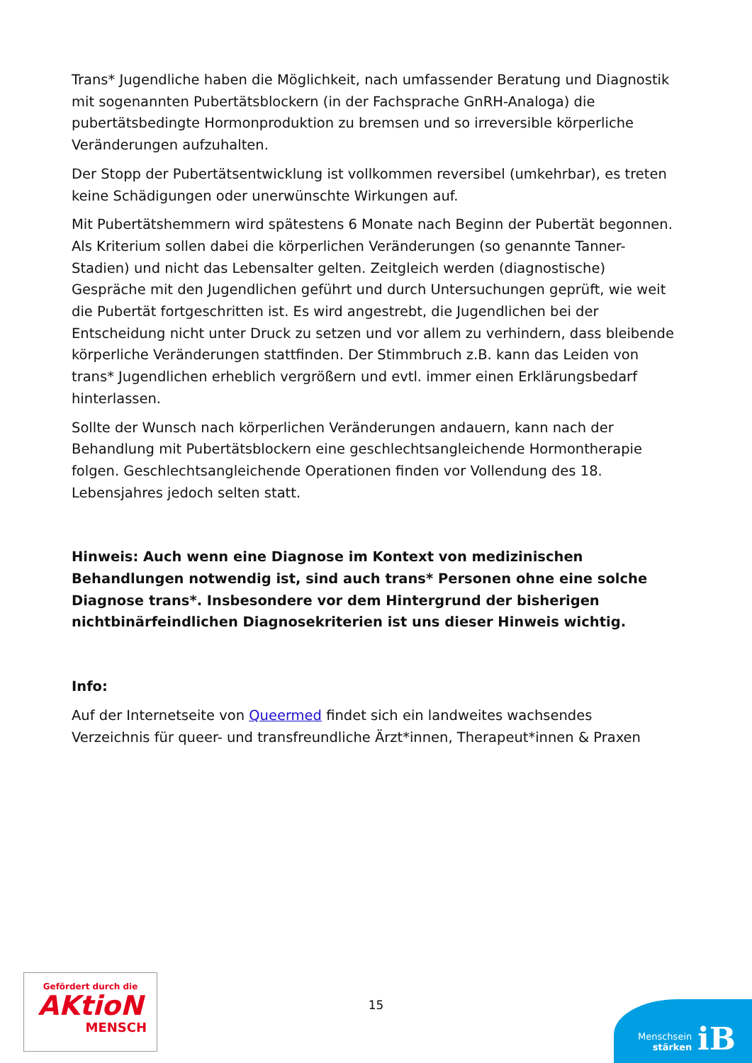Trans* Jugendliche haben die Möglichkeit, nach umfassender Beratung und Diagnostik mit sogenannten Pubertätsblockern (in der Fachsprache GnRH-Analoga) die pubertätsbedingte Hormonproduktion zu bremsen und so irreversible körperliche Veränderungen aufzuhalten.
Der Stopp der Pubertätsentwicklung ist vollkommen reversibel (umkehrbar), es treten keine Schädigungen oder unerwünschte Wirkungen auf.
Mit Pubertätshemmern wird spätestens 6 Monate nach Beginn der Pubertät begonnen. Als Kriterium sollen dabei die körperlichen Veränderungen (so genannte Tanner-Stadien) und nicht das Lebensalter gelten. Zeitgleich werden (diagnostische) Gespräche mit den Jugendlichen geführt und durch Untersuchungen geprüft, wie weit die Pubertät fortgeschritten ist. Es wird angestrebt, die Jugendlichen bei der Entscheidung nicht unter Druck zu setzen und vor allem zu verhindern, dass bleibende körperliche Veränderungen stattfinden. Der Stimmbruch z.B. kann das Leiden von trans* Jugendlichen erheblich vergrößern und evtl. immer einen Erklärungsbedarf hinterlassen.
Sollte der Wunsch nach körperlichen Veränderungen andauern, kann nach der Behandlung mit Pubertätsblockern eine geschlechtsangleichende Hormontherapie folgen. Geschlechtsangleichende Operationen finden vor Vollendung des 18. Lebensjahres jedoch selten statt.
Hinweis: Auch wenn eine Diagnose im Kontext von medizinischen Behandlungen notwendig ist, sind auch trans* Personen ohne eine solche Diagnose trans*. Insbesondere vor dem Hintergrund der bisherigen nichtbinärfeindlichen Diagnosekriterien ist uns dieser Hinweis wichtig.
Info:
Auf der Internetseite von Queermed findet sich ein landweites wachsendes Verzeichnis für queer- und transfreundliche Ärzt*innen, Therapeut*innen & Praxen
Gefördert durch die
AKtioN
MENSCH
15
Menschsein
stärken
iB